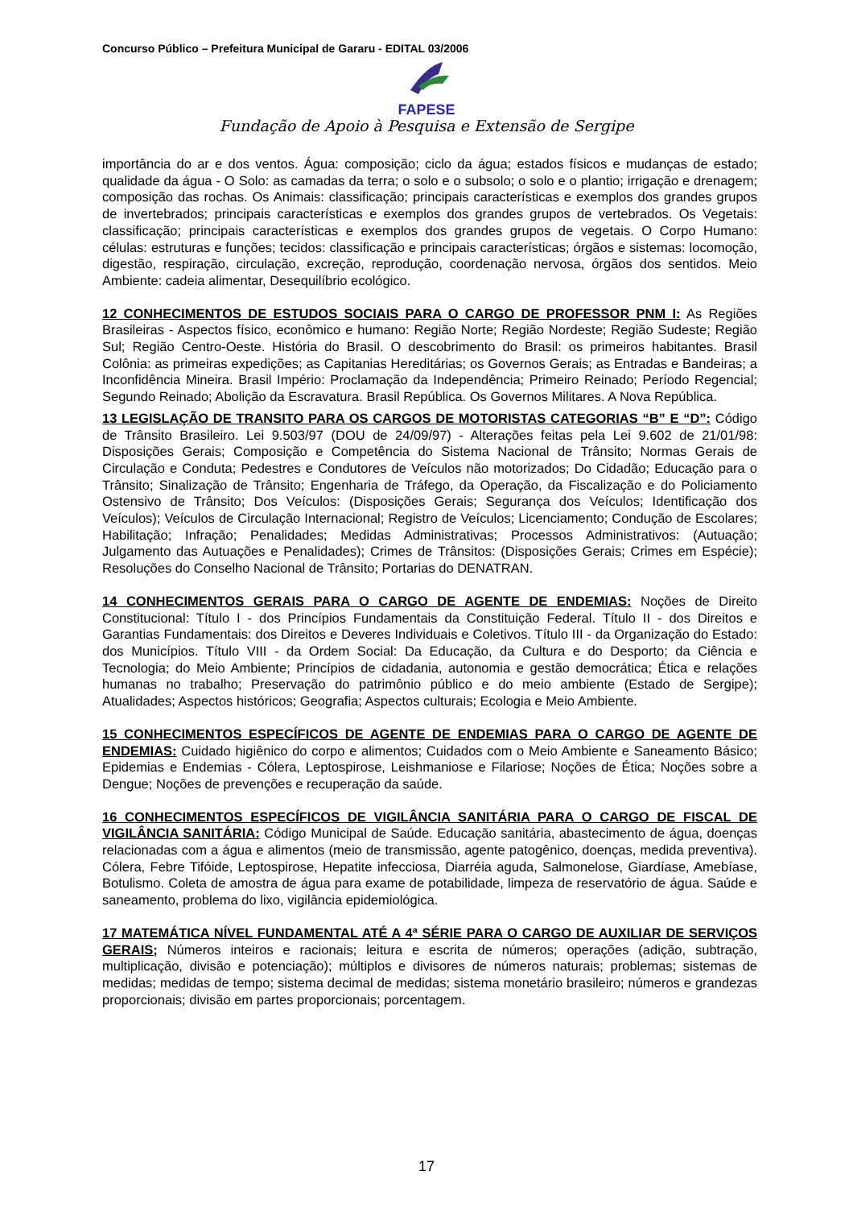Concurso Público – Prefeitura Municipal de Gararu - EDITAL 03/2006
FAPESE
Fundação de Apoio à Pesquisa e Extensão de Sergipe
importância do ar e dos ventos. Água: composição; ciclo da água; estados físicos e mudanças de estado; qualidade da água - O Solo: as camadas da terra; o solo e o subsolo; o solo e o plantio; irrigação e drenagem; composição das rochas. Os Animais: classificação; principais características e exemplos dos grandes grupos de invertebrados; principais características e exemplos dos grandes grupos de vertebrados. Os Vegetais: classificação; principais características e exemplos dos grandes grupos de vegetais. O Corpo Humano: células: estruturas e funções; tecidos: classificação e principais características; órgãos e sistemas: locomoção, digestão, respiração, circulação, excreção, reprodução, coordenação nervosa, órgãos dos sentidos. Meio Ambiente: cadeia alimentar, Desequilíbrio ecológico.
12 CONHECIMENTOS DE ESTUDOS SOCIAIS PARA O CARGO DE PROFESSOR PNM I: As Regiões Brasileiras - Aspectos físico, econômico e humano: Região Norte; Região Nordeste; Região Sudeste; Região Sul; Região Centro-Oeste. História do Brasil. O descobrimento do Brasil: os primeiros habitantes. Brasil Colônia: as primeiras expedições; as Capitanias Hereditárias; os Governos Gerais; as Entradas e Bandeiras; a Inconfidência Mineira. Brasil Império: Proclamação da Independência; Primeiro Reinado; Período Regencial; Segundo Reinado; Abolição da Escravatura. Brasil República. Os Governos Militares. A Nova República.
13 LEGISLAÇÃO DE TRANSITO PARA OS CARGOS DE MOTORISTAS CATEGORIAS “B” E “D”: Código de Trânsito Brasileiro. Lei 9.503/97 (DOU de 24/09/97) - Alterações feitas pela Lei 9.602 de 21/01/98: Disposições Gerais; Composição e Competência do Sistema Nacional de Trânsito; Normas Gerais de Circulação e Conduta; Pedestres e Condutores de Veículos não motorizados; Do Cidadão; Educação para o Trânsito; Sinalização de Trânsito; Engenharia de Tráfego, da Operação, da Fiscalização e do Policiamento Ostensivo de Trânsito; Dos Veículos: (Disposições Gerais; Segurança dos Veículos; Identificação dos Veículos); Veículos de Circulação Internacional; Registro de Veículos; Licenciamento; Condução de Escolares; Habilitação; Infração; Penalidades; Medidas Administrativas; Processos Administrativos: (Autuação; Julgamento das Autuações e Penalidades); Crimes de Trânsitos: (Disposições Gerais; Crimes em Espécie); Resoluções do Conselho Nacional de Trânsito; Portarias do DENATRAN.
14 CONHECIMENTOS GERAIS PARA O CARGO DE AGENTE DE ENDEMIAS: Noções de Direito Constitucional: Título I - dos Princípios Fundamentais da Constituição Federal. Título II - dos Direitos e Garantias Fundamentais: dos Direitos e Deveres Individuais e Coletivos. Título III - da Organização do Estado: dos Municípios. Título VIII - da Ordem Social: Da Educação, da Cultura e do Desporto; da Ciência e Tecnologia; do Meio Ambiente; Princípios de cidadania, autonomia e gestão democrática; Ética e relações humanas no trabalho; Preservação do patrimônio público e do meio ambiente (Estado de Sergipe); Atualidades; Aspectos históricos; Geografia; Aspectos culturais; Ecologia e Meio Ambiente.
15 CONHECIMENTOS ESPECÍFICOS DE AGENTE DE ENDEMIAS PARA O CARGO DE AGENTE DE ENDEMIAS: Cuidado higiênico do corpo e alimentos; Cuidados com o Meio Ambiente e Saneamento Básico; Epidemias e Endemias - Cólera, Leptospirose, Leishmaniose e Filariose; Noções de Ética; Noções sobre a Dengue; Noções de prevenções e recuperação da saúde.
16 CONHECIMENTOS ESPECÍFICOS DE VIGILÂNCIA SANITÁRIA PARA O CARGO DE FISCAL DE VIGILÂNCIA SANITÁRIA: Código Municipal de Saúde. Educação sanitária, abastecimento de água, doenças relacionadas com a água e alimentos (meio de transmissão, agente patogênico, doenças, medida preventiva). Cólera, Febre Tifóide, Leptospirose, Hepatite infecciosa, Diarréia aguda, Salmonelose, Giardíase, Amebíase, Botulismo. Coleta de amostra de água para exame de potabilidade, limpeza de reservatório de água. Saúde e saneamento, problema do lixo, vigilância epidemiológica.
17 MATEMÁTICA NÍVEL FUNDAMENTAL ATÉ A 4ª SÉRIE PARA O CARGO DE AUXILIAR DE SERVIÇOS GERAIS; Números inteiros e racionais; leitura e escrita de números; operações (adição, subtração, multiplicação, divisão e potenciação); múltiplos e divisores de números naturais; problemas; sistemas de medidas; medidas de tempo; sistema decimal de medidas; sistema monetário brasileiro; números e grandezas proporcionais; divisão em partes proporcionais; porcentagem.
17